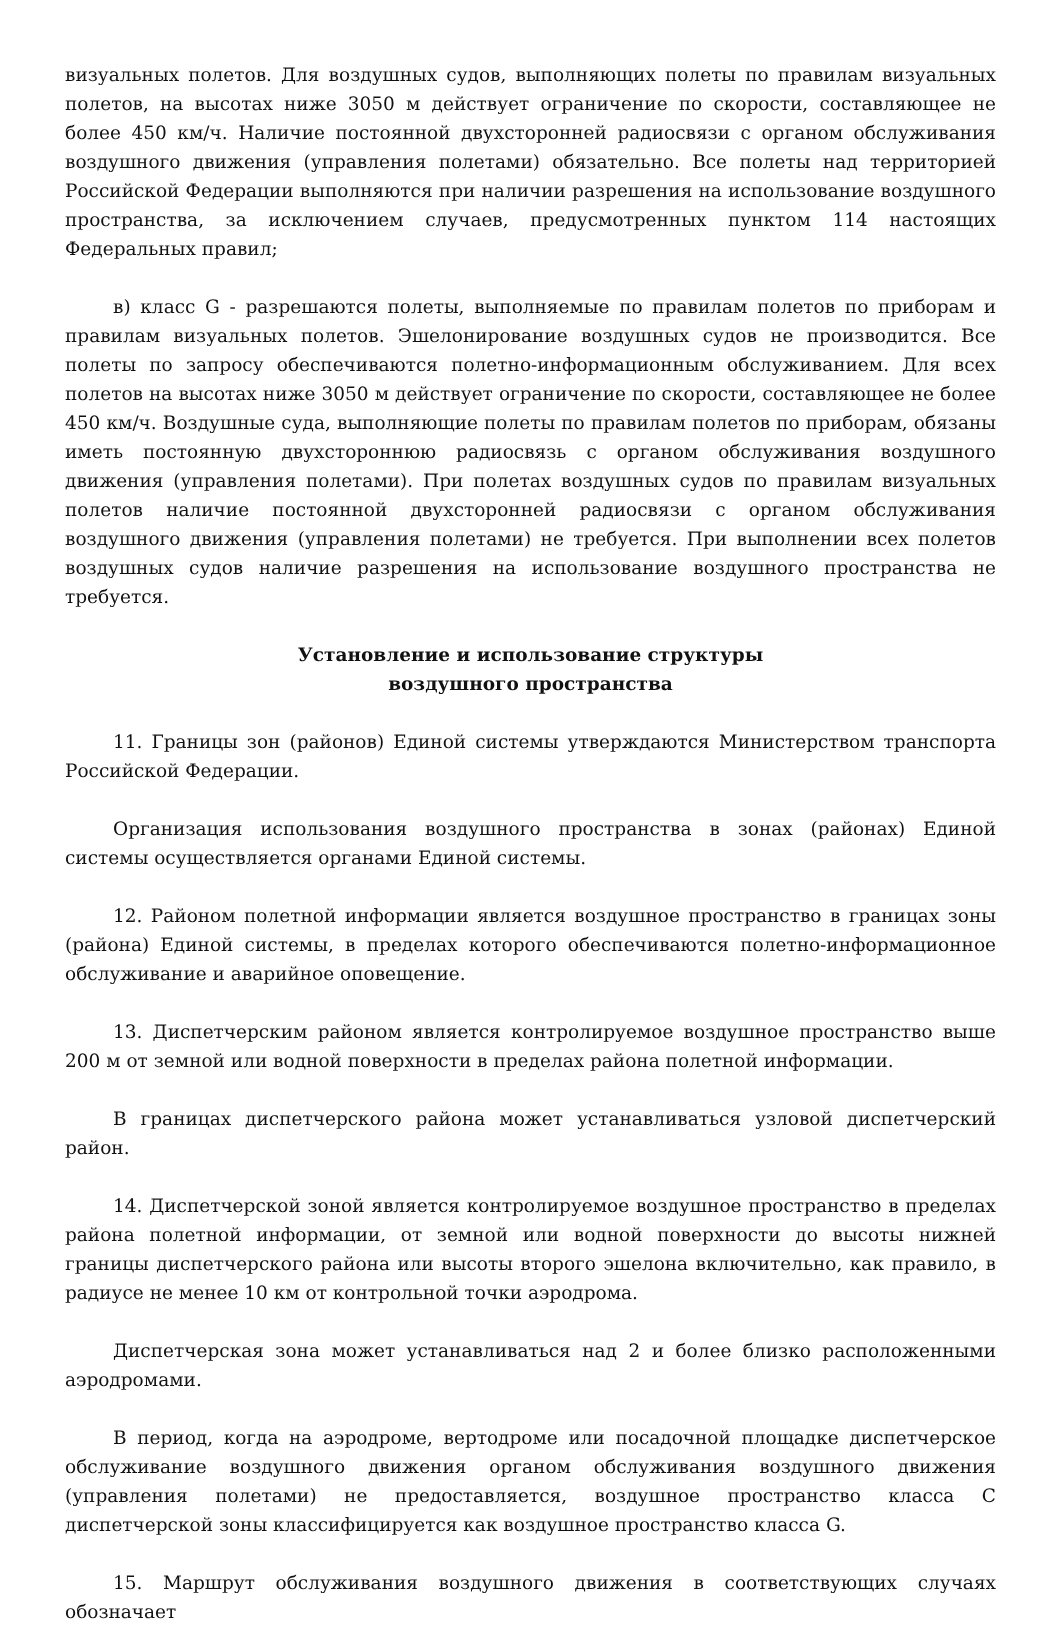визуальных полетов. Для воздушных судов, выполняющих полеты по правилам визуальных полетов, на высотах ниже 3050 м действует ограничение по скорости, составляющее не более 450 км/ч. Наличие постоянной двухсторонней радиосвязи с органом обслуживания воздушного движения (управления полетами) обязательно. Все полеты над территорией Российской Федерации выполняются при наличии разрешения на использование воздушного пространства, за исключением случаев, предусмотренных пунктом 114 настоящих Федеральных правил;
в) класс G - разрешаются полеты, выполняемые по правилам полетов по приборам и правилам визуальных полетов. Эшелонирование воздушных судов не производится. Все полеты по запросу обеспечиваются полетно-информационным обслуживанием. Для всех полетов на высотах ниже 3050 м действует ограничение по скорости, составляющее не более 450 км/ч. Воздушные суда, выполняющие полеты по правилам полетов по приборам, обязаны иметь постоянную двухстороннюю радиосвязь с органом обслуживания воздушного движения (управления полетами). При полетах воздушных судов по правилам визуальных полетов наличие постоянной двухсторонней радиосвязи с органом обслуживания воздушного движения (управления полетами) не требуется. При выполнении всех полетов воздушных судов наличие разрешения на использование воздушного пространства не требуется.
Установление и использование структуры
воздушного пространства
11. Границы зон (районов) Единой системы утверждаются Министерством транспорта Российской Федерации.
Организация использования воздушного пространства в зонах (районах) Единой системы осуществляется органами Единой системы.
12. Районом полетной информации является воздушное пространство в границах зоны (района) Единой системы, в пределах которого обеспечиваются полетно-информационное обслуживание и аварийное оповещение.
13. Диспетчерским районом является контролируемое воздушное пространство выше 200 м от земной или водной поверхности в пределах района полетной информации.
В границах диспетчерского района может устанавливаться узловой диспетчерский район.
14. Диспетчерской зоной является контролируемое воздушное пространство в пределах района полетной информации, от земной или водной поверхности до высоты нижней границы диспетчерского района или высоты второго эшелона включительно, как правило, в радиусе не менее 10 км от контрольной точки аэродрома.
Диспетчерская зона может устанавливаться над 2 и более близко расположенными аэродромами.
В период, когда на аэродроме, вертодроме или посадочной площадке диспетчерское обслуживание воздушного движения органом обслуживания воздушного движения (управления полетами) не предоставляется, воздушное пространство класса C диспетчерской зоны классифицируется как воздушное пространство класса G.
15. Маршрут обслуживания воздушного движения в соответствующих случаях обозначает